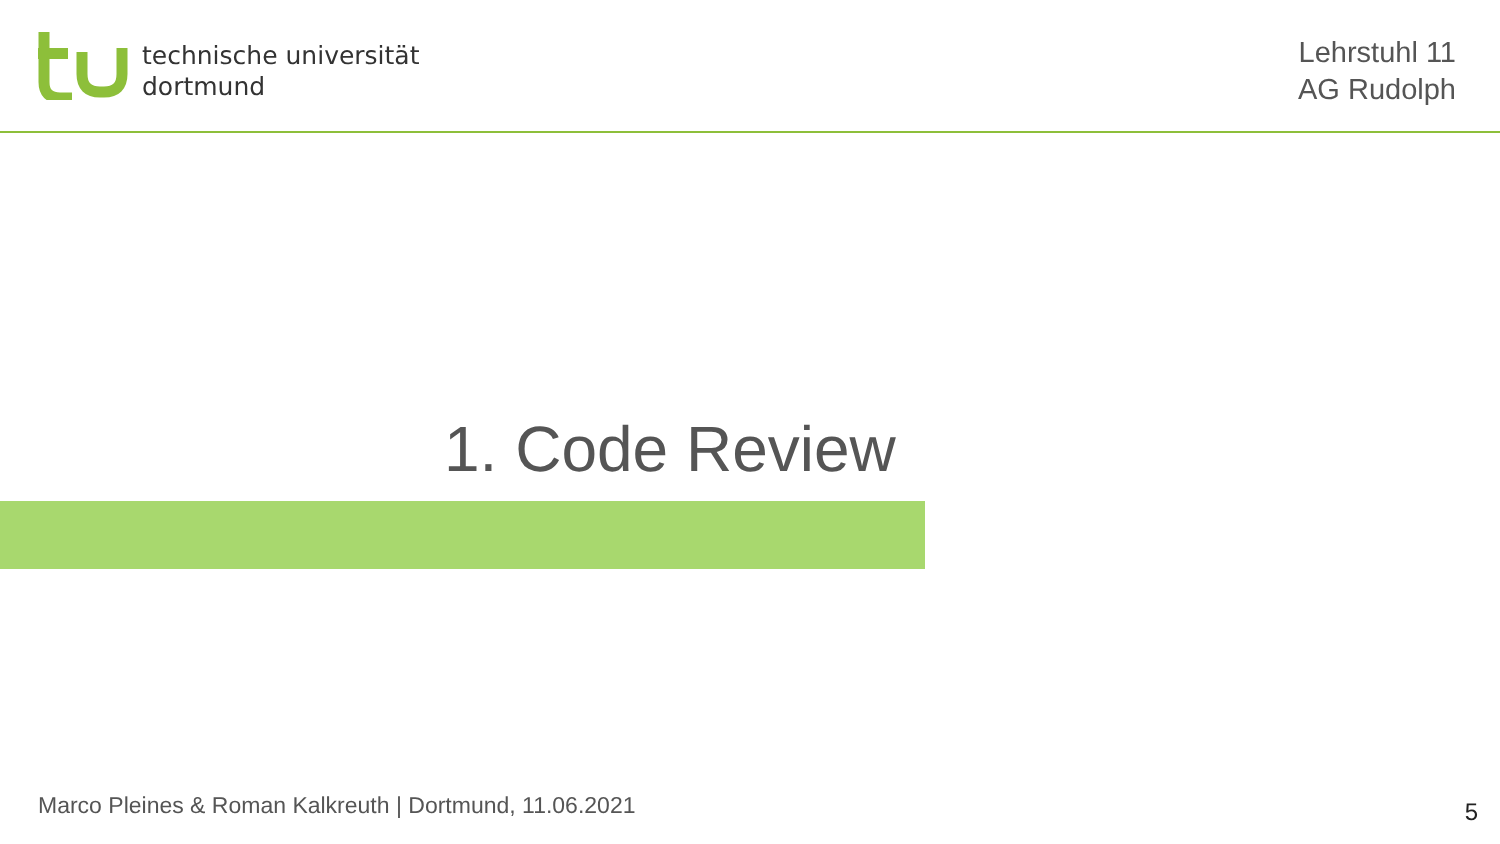technische universität
dortmund
Lehrstuhl 11
AG Rudolph
1. Code Review
Marco Pleines & Roman Kalkreuth | Dortmund, 11.06.2021
5